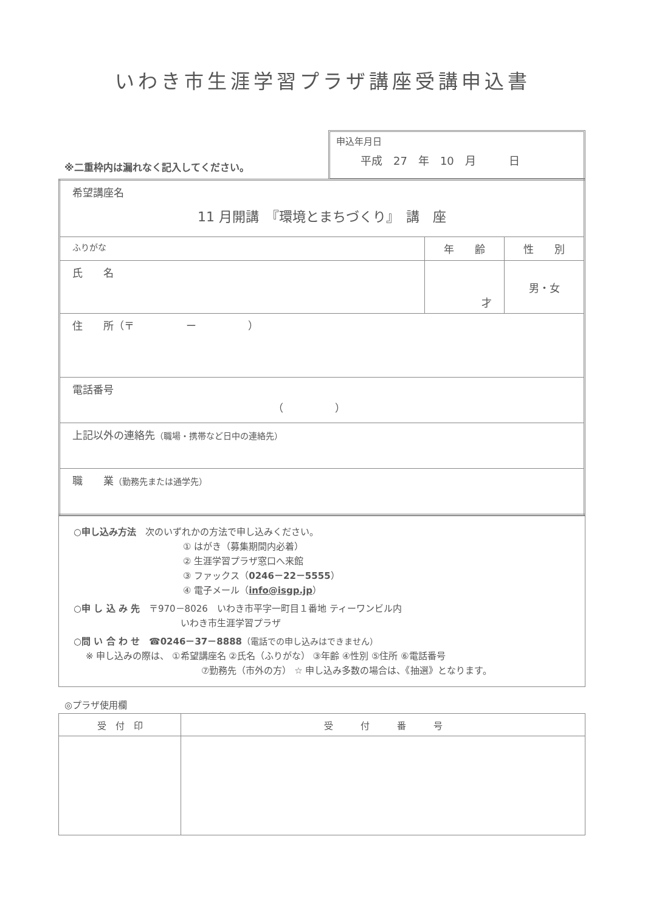いわき市生涯学習プラザ講座受講申込書
※二重枠内は漏れなく記入してください。
申込年月日
平成　27　年　10　月　　　日
| 希望講座名 11 月開講 『環境とまちづくり』 講 座 | | |
| ふりがな | 年 齢 | 性 別 |
| 氏 名 | 才 | 男・女 |
| 住 所（〒 ー ） | | |
| 電話番号 （ ） | | |
| 上記以外の連絡先 （職場・携帯など日中の連絡先） | | |
| 職 業 （勤務先または通学先） | | |
○申し込み方法　次のいずれかの方法で申し込みください。
① はがき（募集期間内必着）
② 生涯学習プラザ窓口へ来館
③ ファックス（0246－22－5555）
④ 電子メール（info@isgp.jp）
○申 し 込 み 先　〒970－8026　いわき市平字一町目１番地 ティーワンビル内
いわき市生涯学習プラザ
○問 い 合 わ せ　☎0246－37－8888（電話での申し込みはできません）
※ 申し込みの際は、 ①希望講座名 ②氏名（ふりがな） ③年齢 ④性別 ⑤住所 ⑥電話番号
⑦勤務先（市外の方） ☆ 申し込み多数の場合は、《抽選》となります。
◎プラザ使用欄
| 受 付 印 | 受 付 番 号 |